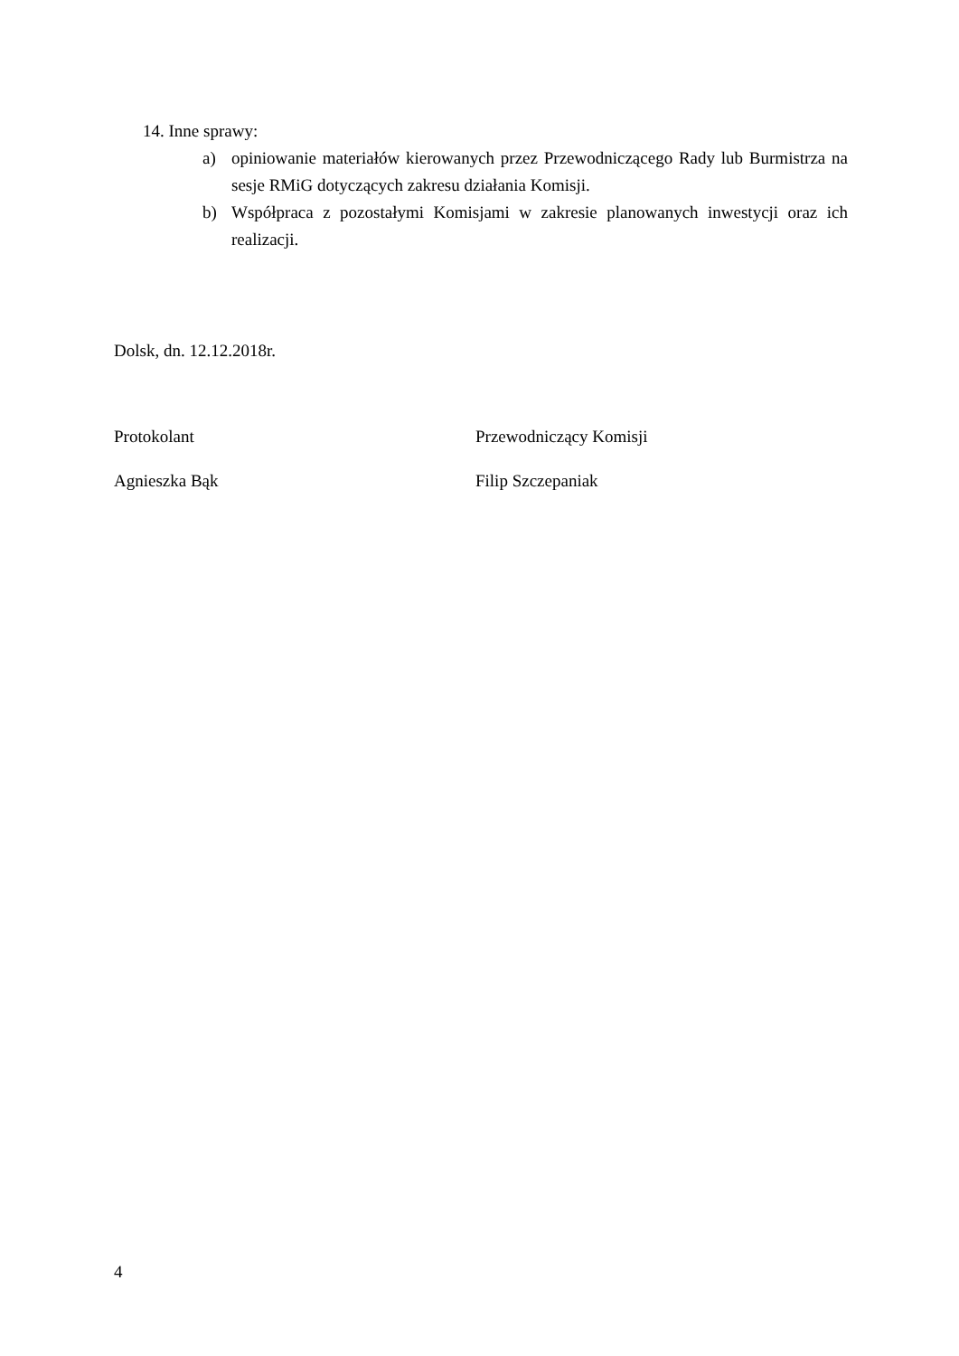14. Inne sprawy:
a) opiniowanie materiałów kierowanych przez Przewodniczącego Rady lub Burmistrza na sesje RMiG dotyczących zakresu działania Komisji.
b) Współpraca z pozostałymi Komisjami w zakresie planowanych inwestycji oraz ich realizacji.
Dolsk, dn. 12.12.2018r.
Protokolant
Agnieszka Bąk
Przewodniczący Komisji
Filip Szczepaniak
4